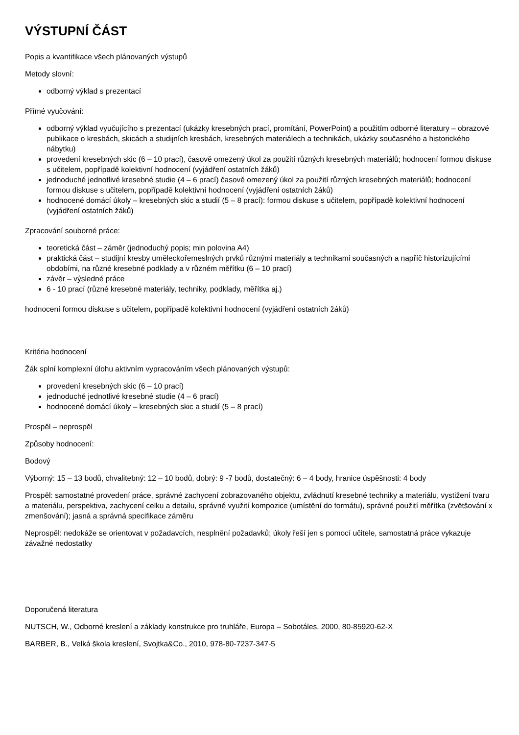VÝSTUPNÍ ČÁST
Popis a kvantifikace všech plánovaných výstupů
Metody slovní:
odborný výklad s prezentací
Přímé vyučování:
odborný výklad vyučujícího s prezentací (ukázky kresebných prací, promítání, PowerPoint) a použitím odborné literatury – obrazové publikace o kresbách, skicách a studijních kresbách, kresebných materiálech a technikách, ukázky současného a historického nábytku)
provedení kresebných skic (6 – 10 prací), časově omezený úkol za použití různých kresebných materiálů; hodnocení formou diskuse s učitelem, popřípadě kolektivní hodnocení (vyjádření ostatních žáků)
jednoduché jednotlivé kresebné studie (4 – 6 prací) časově omezený úkol za použití různých kresebných materiálů; hodnocení formou diskuse s učitelem, popřípadě kolektivní hodnocení (vyjádření ostatních žáků)
hodnocené domácí úkoly – kresebných skic a studií (5 – 8 prací): formou diskuse s učitelem, popřípadě kolektivní hodnocení (vyjádření ostatních žáků)
Zpracování souborné práce:
teoretická část – záměr (jednoduchý popis; min polovina A4)
praktická část – studijní kresby uměleckořemeslných prvků různými materiály a technikami současných a napříč historizujícími obdobími, na různé kresebné podklady a v různém měřítku (6 – 10 prací)
závěr – výsledné práce
6 - 10 prací (různé kresebné materiály, techniky, podklady, měřítka aj.)
hodnocení formou diskuse s učitelem, popřípadě kolektivní hodnocení (vyjádření ostatních žáků)
Kritéria hodnocení
Žák splní komplexní úlohu aktivním vypracováním všech plánovaných výstupů:
provedení kresebných skic (6 – 10 prací)
jednoduché jednotlivé kresebné studie (4 – 6 prací)
hodnocené domácí úkoly – kresebných skic a studií (5 – 8 prací)
Prospěl – neprospěl
Způsoby hodnocení:
Bodový
Výborný: 15 – 13 bodů, chvalitebný: 12 – 10 bodů, dobrý: 9 -7 bodů, dostatečný: 6 – 4 body, hranice úspěšnosti: 4 body
Prospěl: samostatné provedení práce, správné zachycení zobrazovaného objektu, zvládnutí kresebné techniky a materiálu, vystižení tvaru a materiálu, perspektiva, zachycení celku a detailu, správné využití kompozice (umístění do formátu), správné použití měřítka (zvětšování x zmenšování); jasná a správná specifikace záměru
Neprospěl: nedokáže se orientovat v požadavcích, nesplnění požadavků; úkoly řeší jen s pomocí učitele, samostatná práce vykazuje závažné nedostatky
Doporučená literatura
NUTSCH, W., Odborné kreslení a základy konstrukce pro truhláře, Europa – Sobotáles, 2000, 80-85920-62-X
BARBER, B., Velká škola kreslení, Svojtka&Co., 2010, 978-80-7237-347-5